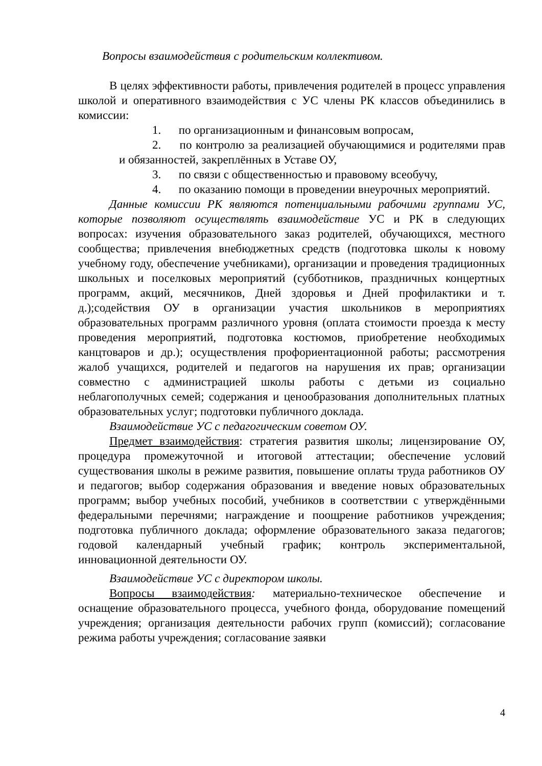Вопросы взаимодействия с родительским коллективом.
В целях эффективности работы, привлечения родителей в процесс управления школой и оперативного взаимодействия с УС члены РК классов объединились в комиссии:
1. по организационным и финансовым вопросам,
2. по контролю за реализацией обучающимися и родителями прав и обязанностей, закреплённых в Уставе ОУ,
3. по связи с общественностью и правовому всеобучу,
4. по оказанию помощи в проведении внеурочных мероприятий.
Данные комиссии РК являются потенциальными рабочими группами УС, которые позволяют осуществлять взаимодействие УС и РК в следующих вопросах: изучения образовательного заказ родителей, обучающихся, местного сообщества; привлечения внебюджетных средств (подготовка школы к новому учебному году, обеспечение учебниками), организации и проведения традиционных школьных и поселковых мероприятий (субботников, праздничных концертных программ, акций, месячников, Дней здоровья и Дней профилактики и т. д.);содействия ОУ в организации участия школьников в мероприятиях образовательных программ различного уровня (оплата стоимости проезда к месту проведения мероприятий, подготовка костюмов, приобретение необходимых канцтоваров и др.); осуществления профориентационной работы; рассмотрения жалоб учащихся, родителей и педагогов на нарушения их прав; организации совместно с администрацией школы работы с детьми из социально неблагополучных семей; содержания и ценообразования дополнительных платных образовательных услуг; подготовки публичного доклада.
Взаимодействие УС с педагогическим советом ОУ.
Предмет взаимодействия: стратегия развития школы; лицензирование ОУ, процедура промежуточной и итоговой аттестации; обеспечение условий существования школы в режиме развития, повышение оплаты труда работников ОУ и педагогов; выбор содержания образования и введение новых образовательных программ; выбор учебных пособий, учебников в соответствии с утверждёнными федеральными перечнями; награждение и поощрение работников учреждения; подготовка публичного доклада; оформление образовательного заказа педагогов; годовой календарный учебный график; контроль экспериментальной, инновационной деятельности ОУ.
Взаимодействие УС с директором школы.
Вопросы взаимодействия: материально-техническое обеспечение и оснащение образовательного процесса, учебного фонда, оборудование помещений учреждения; организация деятельности рабочих групп (комиссий); согласование режима работы учреждения; согласование заявки
4